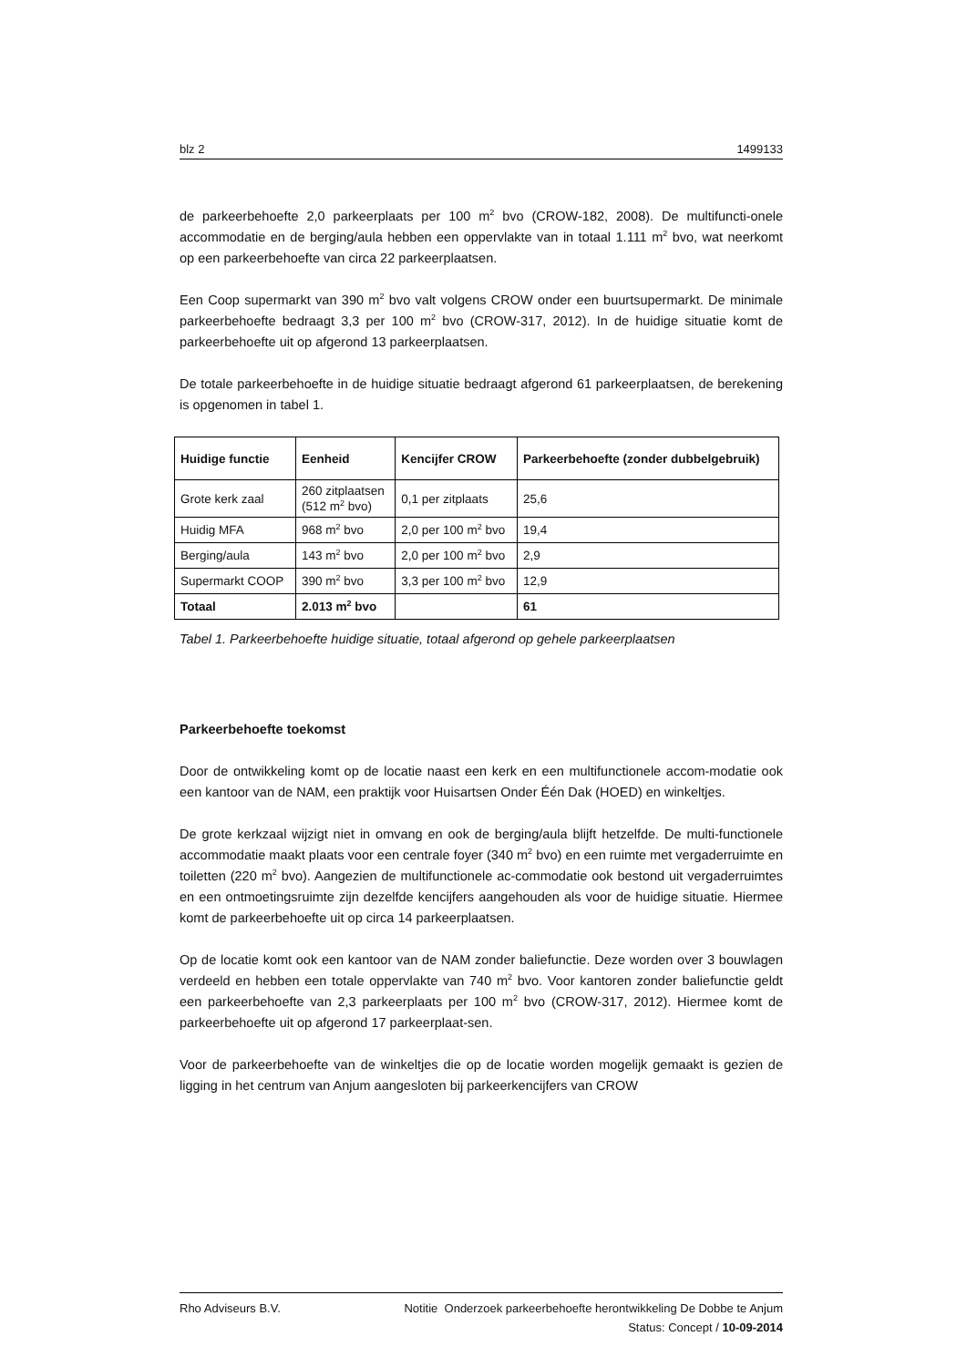blz 2 1499133
de parkeerbehoefte 2,0 parkeerplaats per 100 m<sup>2</sup> bvo (CROW-182, 2008). De multifuncti-onele accommodatie en de berging/aula hebben een oppervlakte van in totaal 1.111 m<sup>2</sup> bvo, wat neerkomt op een parkeerbehoefte van circa 22 parkeerplaatsen.
Een Coop supermarkt van 390 m<sup>2</sup> bvo valt volgens CROW onder een buurtsupermarkt. De minimale parkeerbehoefte bedraagt 3,3 per 100 m<sup>2</sup> bvo (CROW-317, 2012). In de huidige situatie komt de parkeerbehoefte uit op afgerond 13 parkeerplaatsen.
De totale parkeerbehoefte in de huidige situatie bedraagt afgerond 61 parkeerplaatsen, de berekening is opgenomen in tabel 1.
| Huidige functie | Eenheid | Kencijfer CROW | Parkeerbehoefte (zonder dubbelgebruik) |
| --- | --- | --- | --- |
| Grote kerk zaal | 260 zitplaatsen (512 m<sup>2</sup> bvo) | 0,1 per zitplaats | 25,6 |
| Huidig MFA | 968 m<sup>2</sup> bvo | 2,0 per 100 m<sup>2</sup> bvo | 19,4 |
| Berging/aula | 143 m<sup>2</sup> bvo | 2,0 per 100 m<sup>2</sup> bvo | 2,9 |
| Supermarkt COOP | 390 m<sup>2</sup> bvo | 3,3 per 100 m<sup>2</sup> bvo | 12,9 |
| Totaal | 2.013 m<sup>2</sup> bvo | | 61 |
Tabel 1. Parkeerbehoefte huidige situatie, totaal afgerond op gehele parkeerplaatsen
Parkeerbehoefte toekomst
Door de ontwikkeling komt op de locatie naast een kerk en een multifunctionele accom-modatie ook een kantoor van de NAM, een praktijk voor Huisartsen Onder Één Dak (HOED) en winkeltjes.
De grote kerkzaal wijzigt niet in omvang en ook de berging/aula blijft hetzelfde. De multi-functionele accommodatie maakt plaats voor een centrale foyer (340 m<sup>2</sup> bvo) en een ruimte met vergaderruimte en toiletten (220 m<sup>2</sup> bvo). Aangezien de multifunctionele ac-commodatie ook bestond uit vergaderruimtes en een ontmoetingsruimte zijn dezelfde kencijfers aangehouden als voor de huidige situatie. Hiermee komt de parkeerbehoefte uit op circa 14 parkeerplaatsen.
Op de locatie komt ook een kantoor van de NAM zonder baliefunctie. Deze worden over 3 bouwlagen verdeeld en hebben een totale oppervlakte van 740 m<sup>2</sup> bvo. Voor kantoren zonder baliefunctie geldt een parkeerbehoefte van 2,3 parkeerplaats per 100 m<sup>2</sup> bvo (CROW-317, 2012). Hiermee komt de parkeerbehoefte uit op afgerond 17 parkeerplaat-sen.
Voor de parkeerbehoefte van de winkeltjes die op de locatie worden mogelijk gemaakt is gezien de ligging in het centrum van Anjum aangesloten bij parkeerkencijfers van CROW
Rho Adviseurs B.V. Notitie Onderzoek parkeerbehoefte herontwikkeling De Dobbe te Anjum
Status: Concept / 10-09-2014